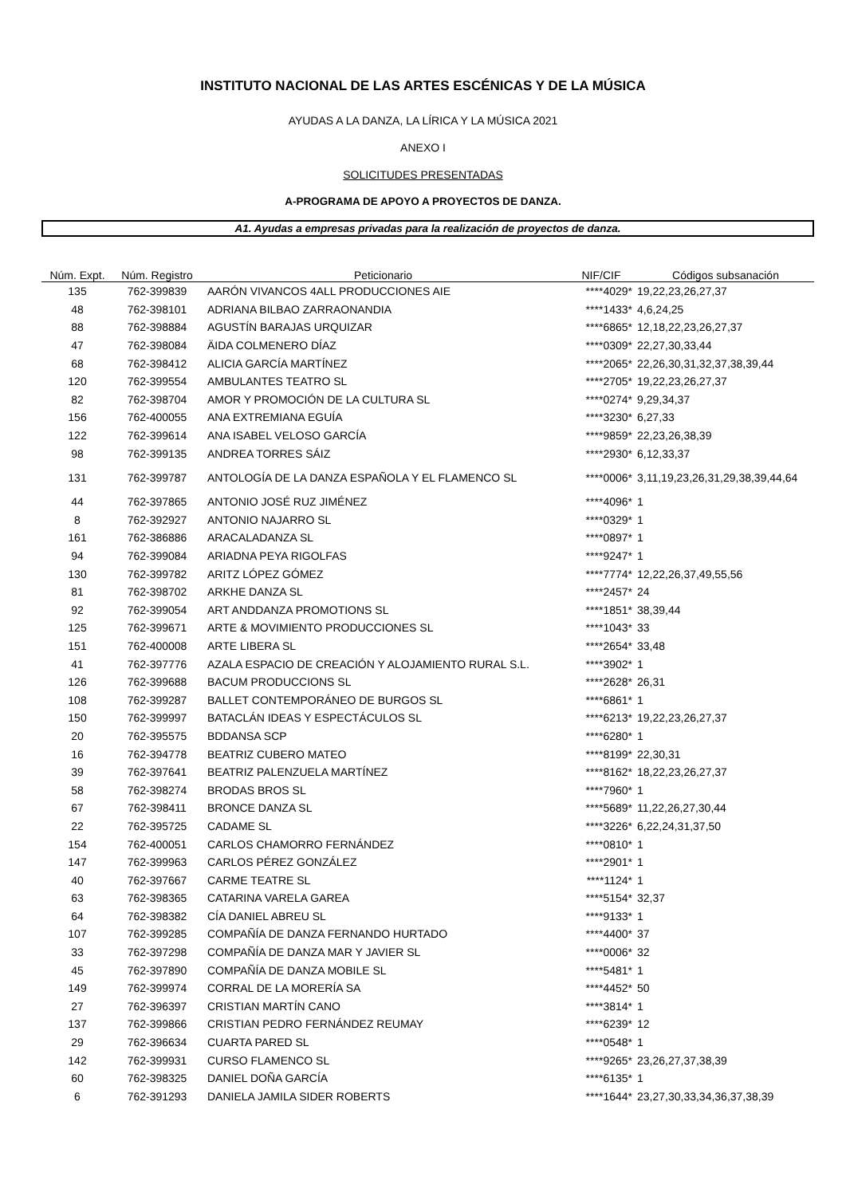INSTITUTO NACIONAL DE LAS ARTES ESCÉNICAS Y DE LA MÚSICA
AYUDAS A LA DANZA, LA LÍRICA Y LA MÚSICA 2021
ANEXO I
SOLICITUDES PRESENTADAS
A-PROGRAMA DE APOYO A PROYECTOS DE DANZA.
A1. Ayudas a empresas privadas para la realización de proyectos de danza.
| Núm. Expt. | Núm. Registro | Peticionario | NIF/CIF | Códigos subsanación |
| --- | --- | --- | --- | --- |
| 135 | 762-399839 | AARÓN VIVANCOS 4ALL PRODUCCIONES AIE | ****4029* | 19,22,23,26,27,37 |
| 48 | 762-398101 | ADRIANA BILBAO ZARRAONANDIA | ****1433* | 4,6,24,25 |
| 88 | 762-398884 | AGUSTÍN BARAJAS URQUIZAR | ****6865* | 12,18,22,23,26,27,37 |
| 47 | 762-398084 | ÄIDA COLMENERO DÍAZ | ****0309* | 22,27,30,33,44 |
| 68 | 762-398412 | ALICIA GARCÍA MARTÍNEZ | ****2065* | 22,26,30,31,32,37,38,39,44 |
| 120 | 762-399554 | AMBULANTES TEATRO SL | ****2705* | 19,22,23,26,27,37 |
| 82 | 762-398704 | AMOR Y PROMOCIÓN DE LA CULTURA SL | ****0274* | 9,29,34,37 |
| 156 | 762-400055 | ANA EXTREMIANA EGUÍA | ****3230* | 6,27,33 |
| 122 | 762-399614 | ANA ISABEL VELOSO GARCÍA | ****9859* | 22,23,26,38,39 |
| 98 | 762-399135 | ANDREA TORRES SÁIZ | ****2930* | 6,12,33,37 |
| 131 | 762-399787 | ANTOLOGÍA DE LA DANZA ESPAÑOLA Y EL FLAMENCO SL | ****0006* | 3,11,19,23,26,31,29,38,39,44,64 |
| 44 | 762-397865 | ANTONIO JOSÉ RUZ JIMÉNEZ | ****4096* | 1 |
| 8 | 762-392927 | ANTONIO NAJARRO SL | ****0329* | 1 |
| 161 | 762-386886 | ARACALADANZA SL | ****0897* | 1 |
| 94 | 762-399084 | ARIADNA PEYA RIGOLFAS | ****9247* | 1 |
| 130 | 762-399782 | ARITZ LÓPEZ GÓMEZ | ****7774* | 12,22,26,37,49,55,56 |
| 81 | 762-398702 | ARKHE DANZA SL | ****2457* | 24 |
| 92 | 762-399054 | ART ANDDANZA PROMOTIONS SL | ****1851* | 38,39,44 |
| 125 | 762-399671 | ARTE & MOVIMIENTO PRODUCCIONES SL | ****1043* | 33 |
| 151 | 762-400008 | ARTE LIBERA SL | ****2654* | 33,48 |
| 41 | 762-397776 | AZALA ESPACIO DE CREACIÓN Y ALOJAMIENTO RURAL S.L. | ****3902* | 1 |
| 126 | 762-399688 | BACUM PRODUCCIONS SL | ****2628* | 26,31 |
| 108 | 762-399287 | BALLET CONTEMPORÁNEO DE BURGOS SL | ****6861* | 1 |
| 150 | 762-399997 | BATACLÁN IDEAS Y ESPECTÁCULOS SL | ****6213* | 19,22,23,26,27,37 |
| 20 | 762-395575 | BDDANSA SCP | ****6280* | 1 |
| 16 | 762-394778 | BEATRIZ CUBERO MATEO | ****8199* | 22,30,31 |
| 39 | 762-397641 | BEATRIZ PALENZUELA MARTÍNEZ | ****8162* | 18,22,23,26,27,37 |
| 58 | 762-398274 | BRODAS BROS SL | ****7960* | 1 |
| 67 | 762-398411 | BRONCE DANZA SL | ****5689* | 11,22,26,27,30,44 |
| 22 | 762-395725 | CADAME SL | ****3226* | 6,22,24,31,37,50 |
| 154 | 762-400051 | CARLOS CHAMORRO FERNÁNDEZ | ****0810* | 1 |
| 147 | 762-399963 | CARLOS PÉREZ GONZÁLEZ | ****2901* | 1 |
| 40 | 762-397667 | CARME TEATRE SL | ****1124* | 1 |
| 63 | 762-398365 | CATARINA VARELA GAREA | ****5154* | 32,37 |
| 64 | 762-398382 | CÍA DANIEL ABREU SL | ****9133* | 1 |
| 107 | 762-399285 | COMPAÑÍA DE DANZA FERNANDO HURTADO | ****4400* | 37 |
| 33 | 762-397298 | COMPAÑÍA DE DANZA MAR Y JAVIER SL | ****0006* | 32 |
| 45 | 762-397890 | COMPAÑÍA DE DANZA MOBILE SL | ****5481* | 1 |
| 149 | 762-399974 | CORRAL DE LA MORERÍA SA | ****4452* | 50 |
| 27 | 762-396397 | CRISTIAN MARTÍN CANO | ****3814* | 1 |
| 137 | 762-399866 | CRISTIAN PEDRO FERNÁNDEZ REUMAY | ****6239* | 12 |
| 29 | 762-396634 | CUARTA PARED SL | ****0548* | 1 |
| 142 | 762-399931 | CURSO FLAMENCO SL | ****9265* | 23,26,27,37,38,39 |
| 60 | 762-398325 | DANIEL DOÑA GARCÍA | ****6135* | 1 |
| 6 | 762-391293 | DANIELA JAMILA SIDER ROBERTS | ****1644* | 23,27,30,33,34,36,37,38,39 |